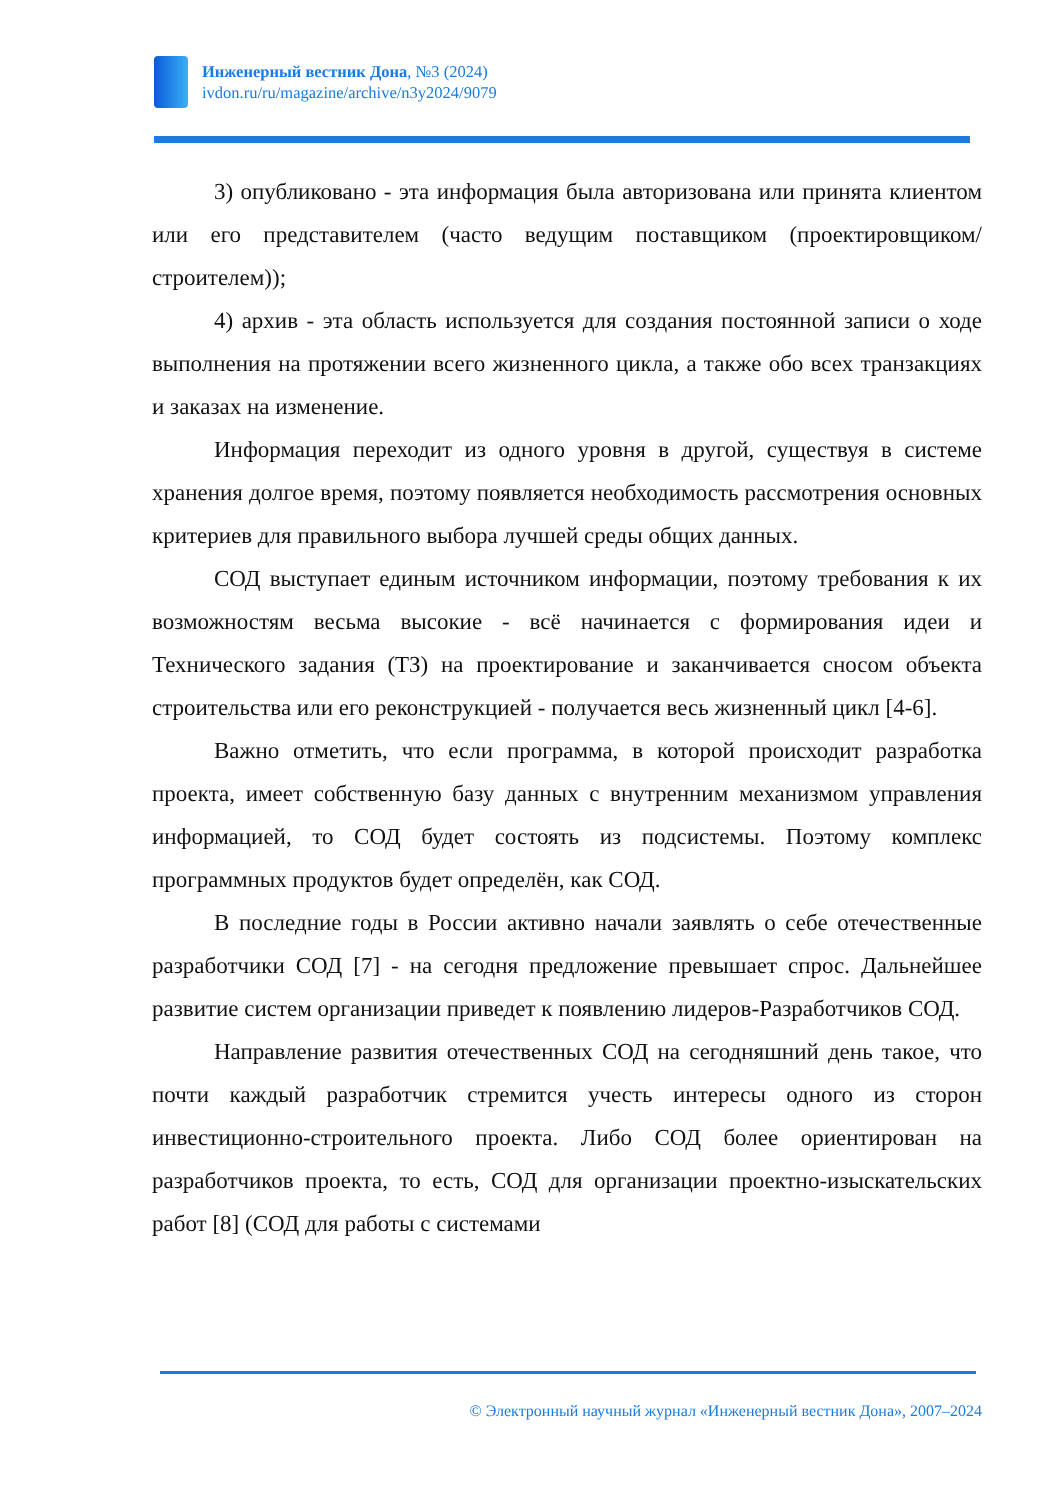Инженерный вестник Дона, №3 (2024)
ivdon.ru/ru/magazine/archive/n3y2024/9079
3) опубликовано - эта информация была авторизована или принята клиентом или его представителем (часто ведущим поставщиком (проектировщиком/строителем));
4) архив - эта область используется для создания постоянной записи о ходе выполнения на протяжении всего жизненного цикла, а также обо всех транзакциях и заказах на изменение.
Информация переходит из одного уровня в другой, существуя в системе хранения долгое время, поэтому появляется необходимость рассмотрения основных критериев для правильного выбора лучшей среды общих данных.
СОД выступает единым источником информации, поэтому требования к их возможностям весьма высокие - всё начинается с формирования идеи и Технического задания (ТЗ) на проектирование и заканчивается сносом объекта строительства или его реконструкцией - получается весь жизненный цикл [4-6].
Важно отметить, что если программа, в которой происходит разработка проекта, имеет собственную базу данных с внутренним механизмом управления информацией, то СОД будет состоять из подсистемы. Поэтому комплекс программных продуктов будет определён, как СОД.
В последние годы в России активно начали заявлять о себе отечественные разработчики СОД [7] - на сегодня предложение превышает спрос. Дальнейшее развитие систем организации приведет к появлению лидеров-Разработчиков СОД.
Направление развития отечественных СОД на сегодняшний день такое, что почти каждый разработчик стремится учесть интересы одного из сторон инвестиционно-строительного проекта. Либо СОД более ориентирован на разработчиков проекта, то есть, СОД для организации проектно-изыскательских работ [8] (СОД для работы с системами
© Электронный научный журнал «Инженерный вестник Дона», 2007–2024